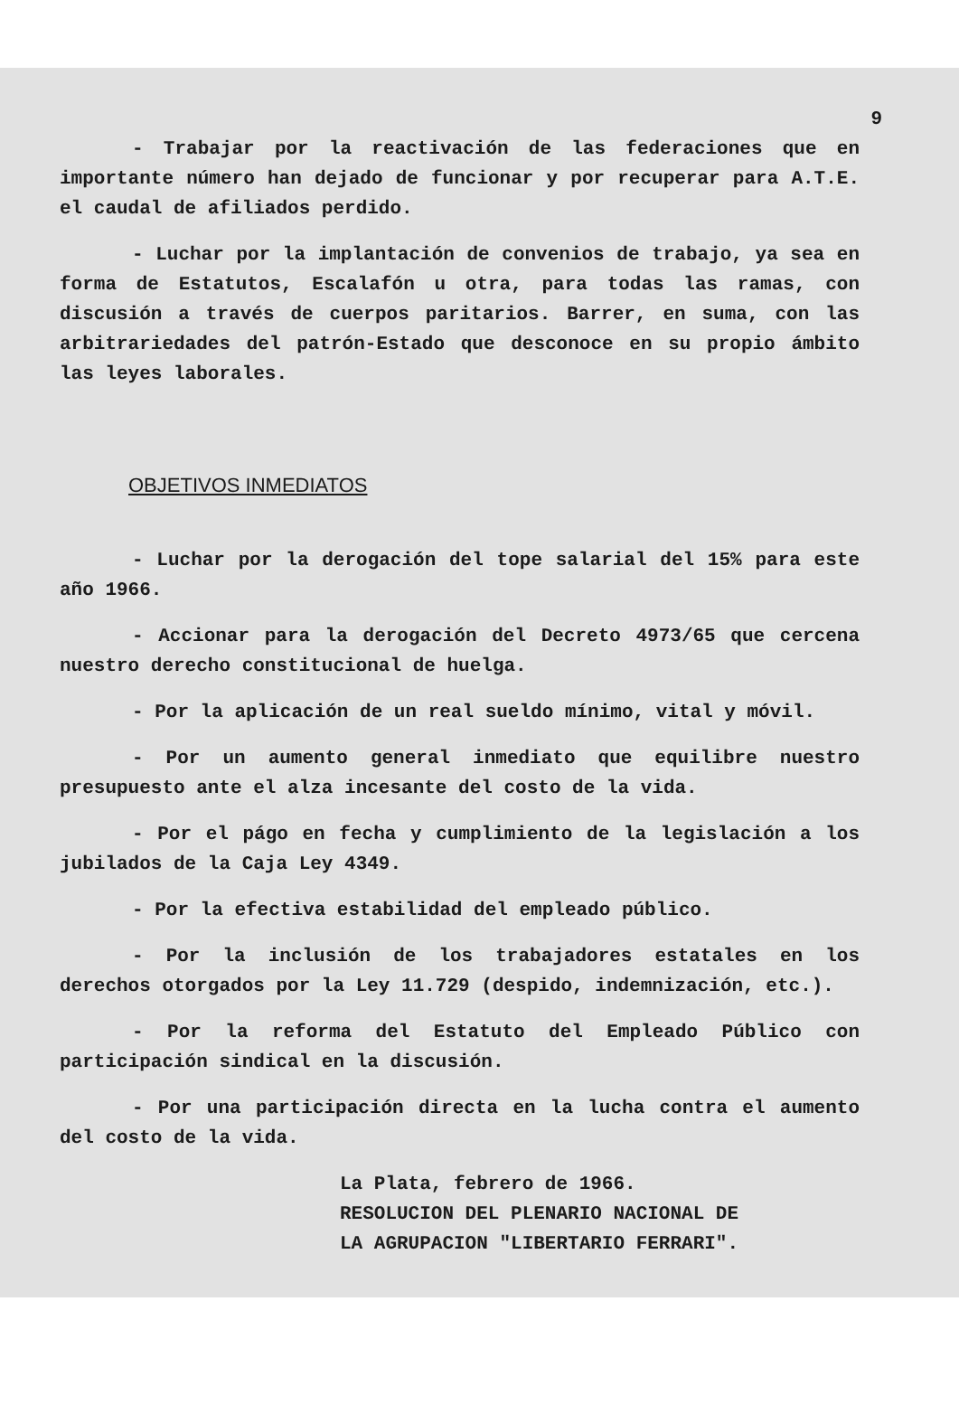9
- Trabajar por la reactivación de las federaciones que en importante número han dejado de funcionar y por recuperar para A.T.E. el caudal de afiliados perdido.
- Luchar por la implantación de convenios de trabajo, ya sea en forma de Estatutos, Escalafón u otra, para todas las ramas, con discusión a través de cuerpos paritarios. Barrer, en suma, con las arbitrariedades del patrón-Estado que desconoce en su propio ámbito las leyes laborales.
OBJETIVOS INMEDIATOS
- Luchar por la derogación del tope salarial del 15% para este año 1966.
- Accionar para la derogación del Decreto 4973/65 que cercena nuestro derecho constitucional de huelga.
- Por la aplicación de un real sueldo mínimo, vital y móvil.
- Por un aumento general inmediato que equilibre nuestro presupuesto ante el alza incesante del costo de la vida.
- Por el págo en fecha y cumplimiento de la legislación a los jubilados de la Caja Ley 4349.
- Por la efectiva estabilidad del empleado público.
- Por la inclusión de los trabajadores estatales en los derechos otorgados por la Ley 11.729 (despido, indemnización, etc.).
- Por la reforma del Estatuto del Empleado Público con participación sindical en la discusión.
- Por una participación directa en la lucha contra el aumento del costo de la vida.
La Plata, febrero de 1966.
RESOLUCION DEL PLENARIO NACIONAL DE
LA AGRUPACION "LIBERTARIO FERRARI".